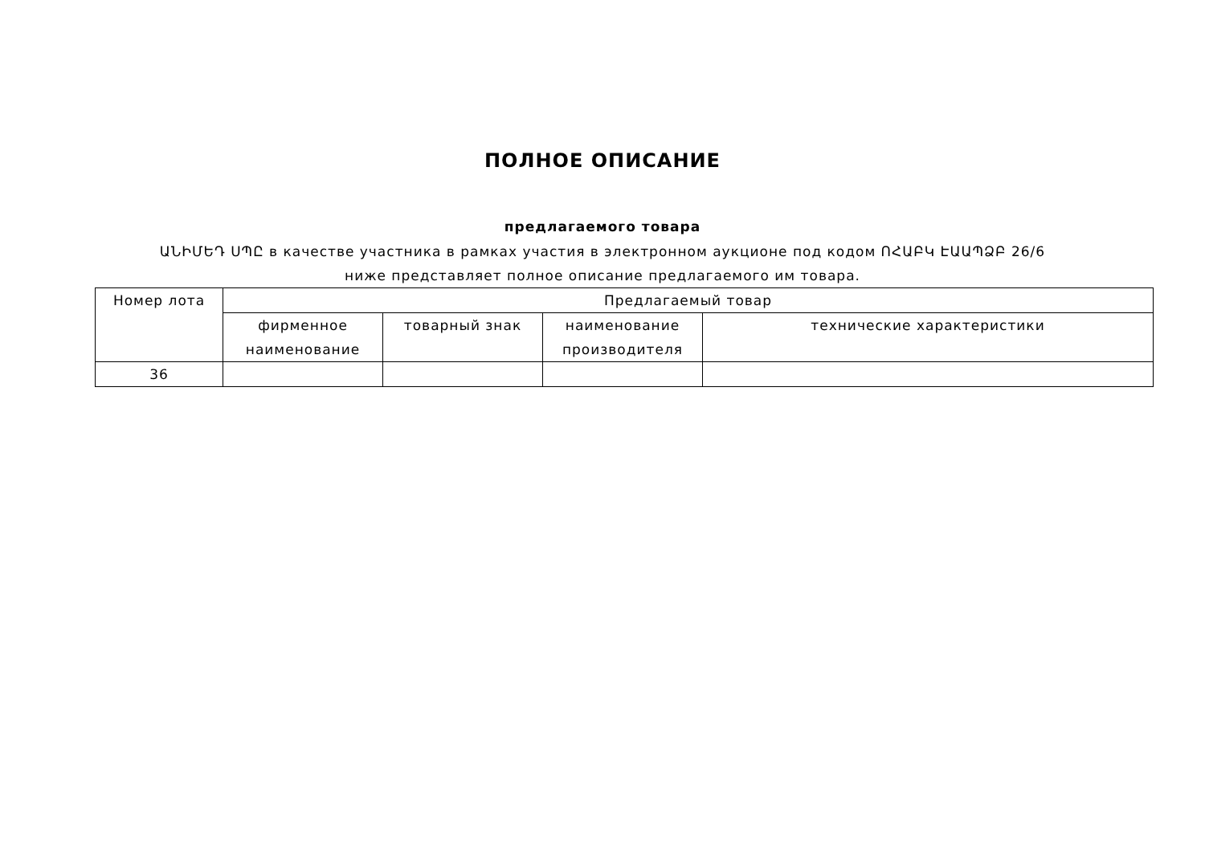ПОЛНОЕ ОПИСАНИЕ
предлагаемого товара
ԱՆԻՄԵԴ ՍՊԸ в качестве участника в рамках участия в электронном аукционе под кодом ՈՀԱԲԿ ԷԱԱՊՁԲ 26/6 ниже представляет полное описание предлагаемого им товара.
| Номер лота | Предлагаемый товар | | | |
| --- | --- | --- | --- | --- |
| | фирменное наименование | товарный знак | наименование производителя | технические характеристики |
| 36 | | | | |